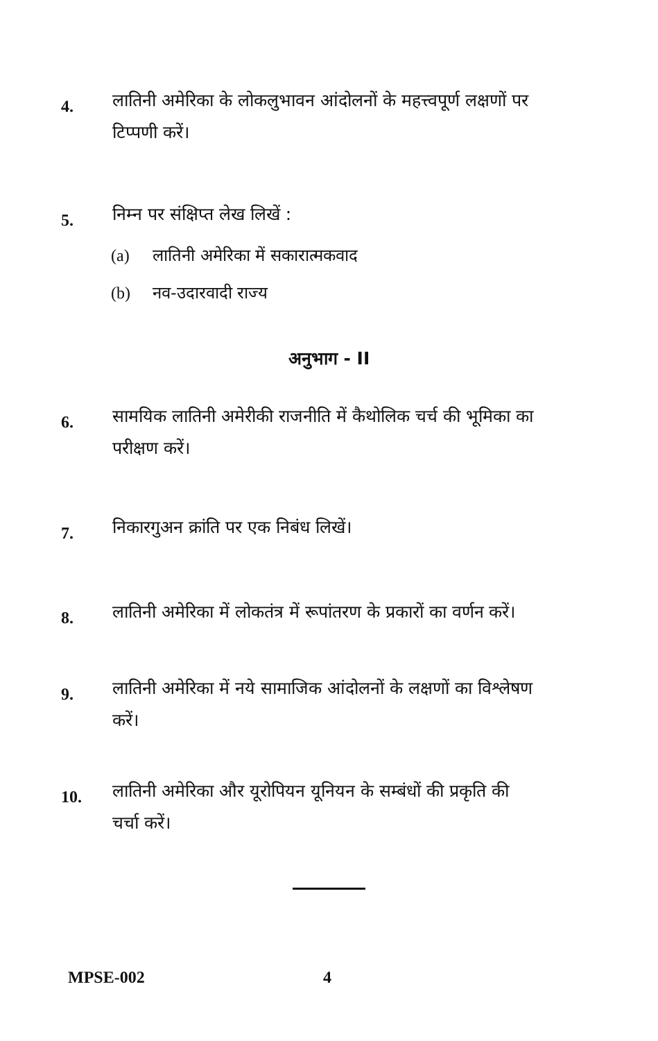4.
लातिनी अमेरिका के लोकलुभावन आंदोलनों के महत्त्वपूर्ण लक्षणों पर टिप्पणी करें।
5.
निम्न पर संक्षिप्त लेख लिखें :
(a) लातिनी अमेरिका में सकारात्मकवाद
(b) नव-उदारवादी राज्य
अनुभाग - II
6.
सामयिक लातिनी अमेरीकी राजनीति में कैथोलिक चर्च की भूमिका का परीक्षण करें।
7.
निकारगुअन क्रांति पर एक निबंध लिखें।
8.
लातिनी अमेरिका में लोकतंत्र में रूपांतरण के प्रकारों का वर्णन करें।
9.
लातिनी अमेरिका में नये सामाजिक आंदोलनों के लक्षणों का विश्लेषण करें।
10.
लातिनी अमेरिका और यूरोपियन यूनियन के सम्बंधों की प्रकृति की चर्चा करें।
MPSE-002 4